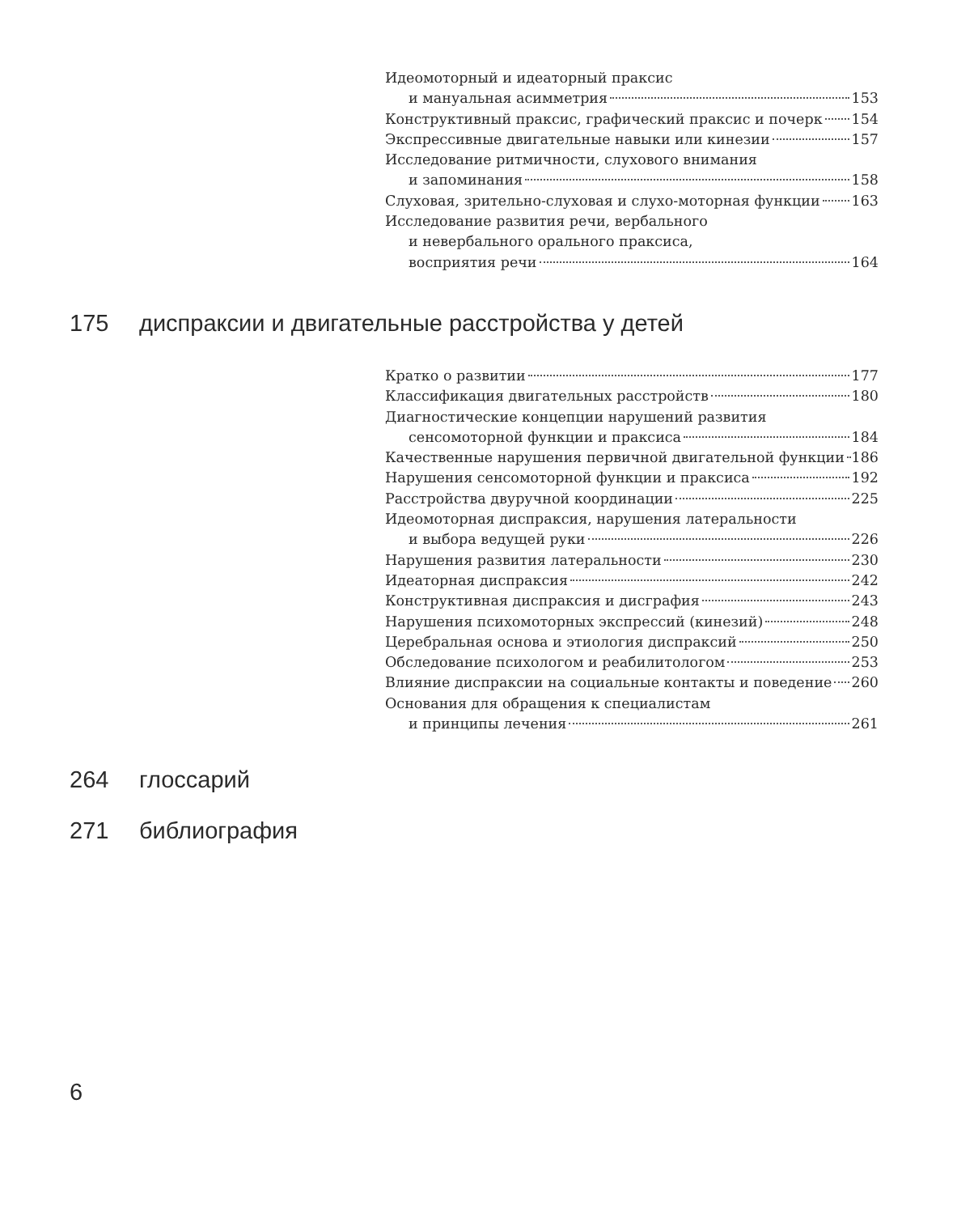Идеомоторный и идеаторный праксис
и мануальная асимметрия 153
Конструктивный праксис, графический праксис и почерк 154
Экспрессивные двигательные навыки или кинезии 157
Исследование ритмичности, слухового внимания
и запоминания 158
Слуховая, зрительно-слуховая и слухо-моторная функции 163
Исследование развития речи, вербального
и невербального орального праксиса,
восприятия речи 164
175 диспраксии и двигательные расстройства у детей
Кратко о развитии 177
Классификация двигательных расстройств 180
Диагностические концепции нарушений развития
сенсомоторной функции и праксиса 184
Качественные нарушения первичной двигательной функции 186
Нарушения сенсомоторной функции и праксиса 192
Расстройства двуручной координации 225
Идеомоторная диспраксия, нарушения латеральности
и выбора ведущей руки 226
Нарушения развития латеральности 230
Идеаторная диспраксия 242
Конструктивная диспраксия и дисграфия 243
Нарушения психомоторных экспрессий (кинезий) 248
Церебральная основа и этиология диспраксий 250
Обследование психологом и реабилитологом 253
Влияние диспраксии на социальные контакты и поведение 260
Основания для обращения к специалистам
и принципы лечения 261
264 глоссарий
271 библиография
6